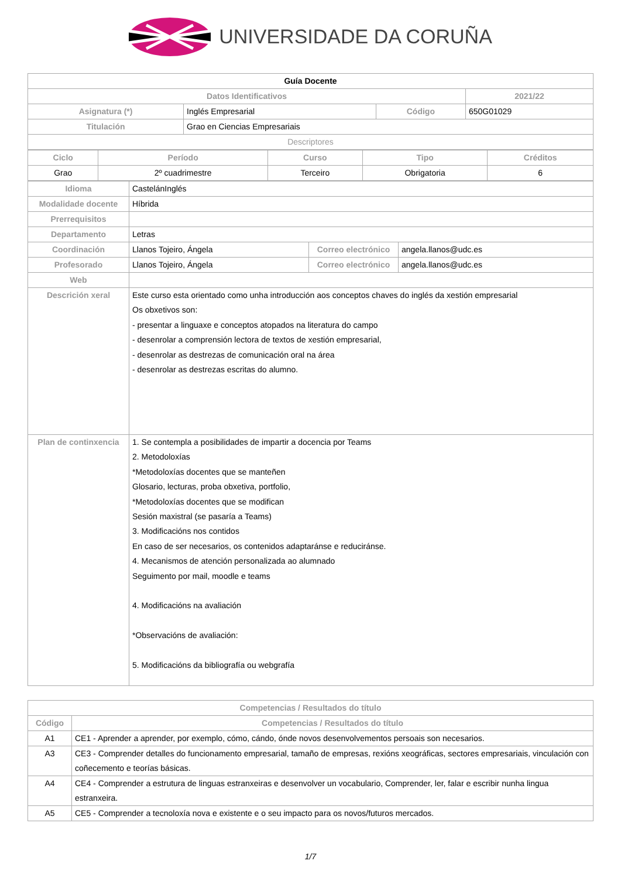UNIVERSIDADE DA CORUÑA
| Guía Docente | | | |
| Datos Identificativos | | | 2021/22 |
| Asignatura (*) | Inglés Empresarial | Código | 650G01029 |
| Titulación | Grao en Ciencias Empresariais | | |
| Descriptores | | | |
| Ciclo | Período | Curso | Tipo | Créditos |
| --- | --- | --- | --- | --- |
| Grao | 2º cuadrimestre | Terceiro | Obrigatoria | 6 |
| Idioma | CastelánInglés | | |
| Modalidade docente | Híbrida | | |
| Prerrequisitos | | | |
| Departamento | Letras | | |
| Coordinación | Llanos Tojeiro, Ángela | Correo electrónico | angela.llanos@udc.es |
| Profesorado | Llanos Tojeiro, Ángela | Correo electrónico | angela.llanos@udc.es |
| Web | | | |
| Descrición xeral | Este curso esta orientado como unha introducción aos conceptos chaves do inglés da xestión empresarial Os obxetivos son: - presentar a linguaxe e conceptos atopados na literatura do campo - desenrolar a comprensión lectora de textos de xestión empresarial, - desenrolar as destrezas de comunicación oral na área - desenrolar as destrezas escritas do alumno. | | |
| Plan de continxencia | 1. Se contempla a posibilidades de impartir a docencia por Teams 2. Metodoloxías *Metodoloxías docentes que se manteñen Glosario, lecturas, proba obxetiva, portfolio, *Metodoloxías docentes que se modifican Sesión maxistral (se pasaría a Teams) 3. Modificacións nos contidos En caso de ser necesarios, os contenidos adaptaránse e reduciránse. 4. Mecanismos de atención personalizada ao alumnado Seguimento por mail, moodle e teams 4. Modificacións na avaliación *Observacións de avaliación: 5. Modificacións da bibliografía ou webgrafía | | |
| Competencias / Resultados do título | |
| --- | --- |
| Código | Competencias / Resultados do título |
| A1 | CE1 - Aprender a aprender, por exemplo, cómo, cándo, ónde novos desenvolvementos persoais son necesarios. |
| A3 | CE3 - Comprender detalles do funcionamento empresarial, tamaño de empresas, rexións xeográficas, sectores empresariais, vinculación con coñecemento e teorías básicas. |
| A4 | CE4 - Comprender a estrutura de linguas estranxeiras e desenvolver un vocabulario, Comprender, ler, falar e escribir nunha lingua estranxeira. |
| A5 | CE5 - Comprender a tecnoloxía nova e existente e o seu impacto para os novos/futuros mercados. |
1/7